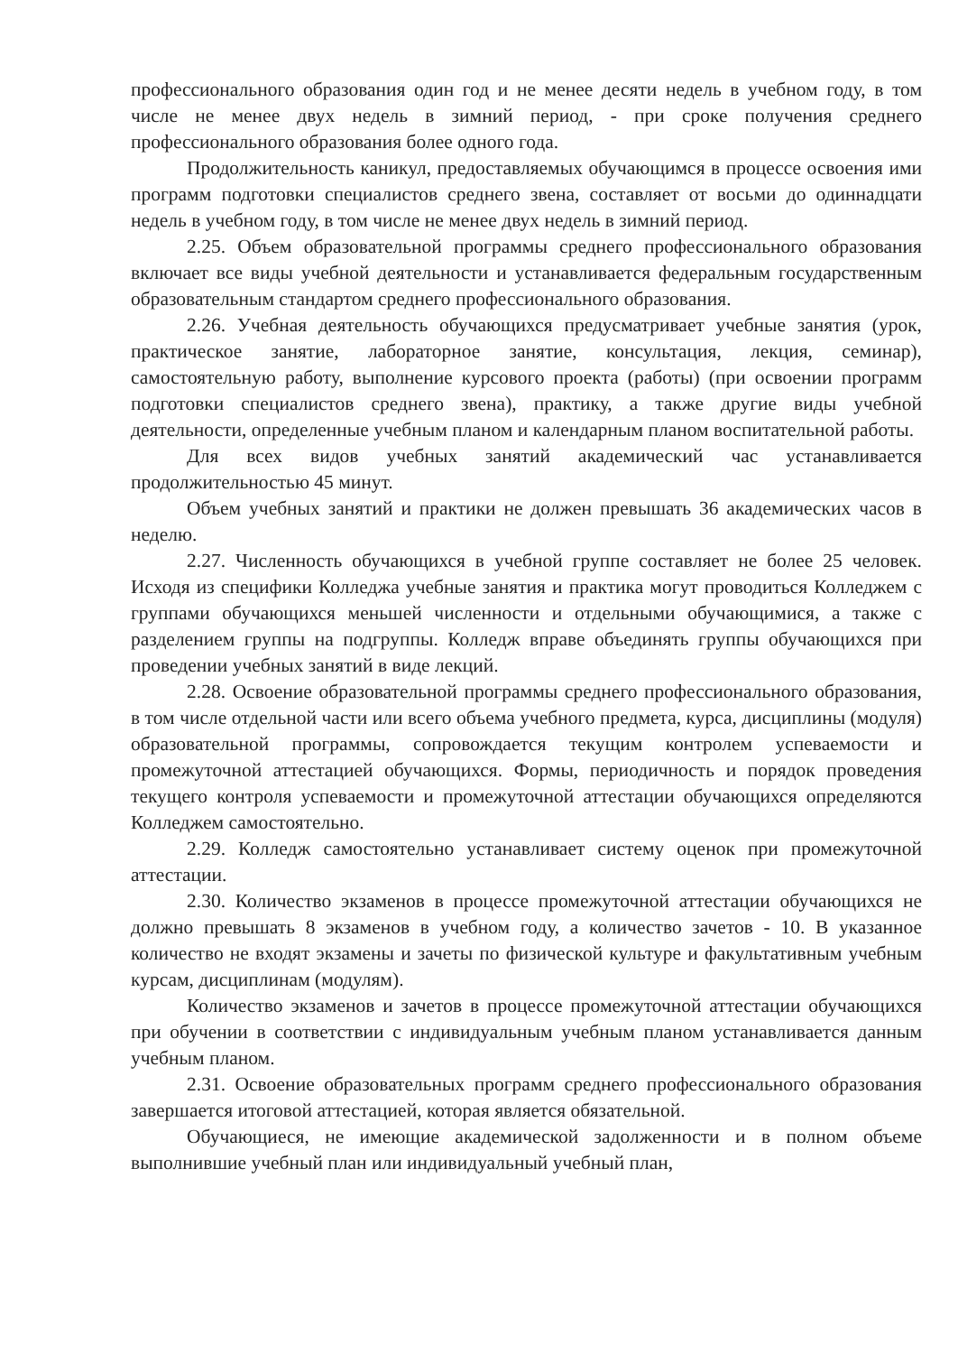профессионального образования один год и не менее десяти недель в учебном году, в том числе не менее двух недель в зимний период, - при сроке получения среднего профессионального образования более одного года.
Продолжительность каникул, предоставляемых обучающимся в процессе освоения ими программ подготовки специалистов среднего звена, составляет от восьми до одиннадцати недель в учебном году, в том числе не менее двух недель в зимний период.
2.25. Объем образовательной программы среднего профессионального образования включает все виды учебной деятельности и устанавливается федеральным государственным образовательным стандартом среднего профессионального образования.
2.26. Учебная деятельность обучающихся предусматривает учебные занятия (урок, практическое занятие, лабораторное занятие, консультация, лекция, семинар), самостоятельную работу, выполнение курсового проекта (работы) (при освоении программ подготовки специалистов среднего звена), практику, а также другие виды учебной деятельности, определенные учебным планом и календарным планом воспитательной работы.
Для всех видов учебных занятий академический час устанавливается продолжительностью 45 минут.
Объем учебных занятий и практики не должен превышать 36 академических часов в неделю.
2.27. Численность обучающихся в учебной группе составляет не более 25 человек. Исходя из специфики Колледжа учебные занятия и практика могут проводиться Колледжем с группами обучающихся меньшей численности и отдельными обучающимися, а также с разделением группы на подгруппы. Колледж вправе объединять группы обучающихся при проведении учебных занятий в виде лекций.
2.28. Освоение образовательной программы среднего профессионального образования, в том числе отдельной части или всего объема учебного предмета, курса, дисциплины (модуля) образовательной программы, сопровождается текущим контролем успеваемости и промежуточной аттестацией обучающихся. Формы, периодичность и порядок проведения текущего контроля успеваемости и промежуточной аттестации обучающихся определяются Колледжем самостоятельно.
2.29. Колледж самостоятельно устанавливает систему оценок при промежуточной аттестации.
2.30. Количество экзаменов в процессе промежуточной аттестации обучающихся не должно превышать 8 экзаменов в учебном году, а количество зачетов - 10. В указанное количество не входят экзамены и зачеты по физической культуре и факультативным учебным курсам, дисциплинам (модулям).
Количество экзаменов и зачетов в процессе промежуточной аттестации обучающихся при обучении в соответствии с индивидуальным учебным планом устанавливается данным учебным планом.
2.31. Освоение образовательных программ среднего профессионального образования завершается итоговой аттестацией, которая является обязательной.
Обучающиеся, не имеющие академической задолженности и в полном объеме выполнившие учебный план или индивидуальный учебный план,